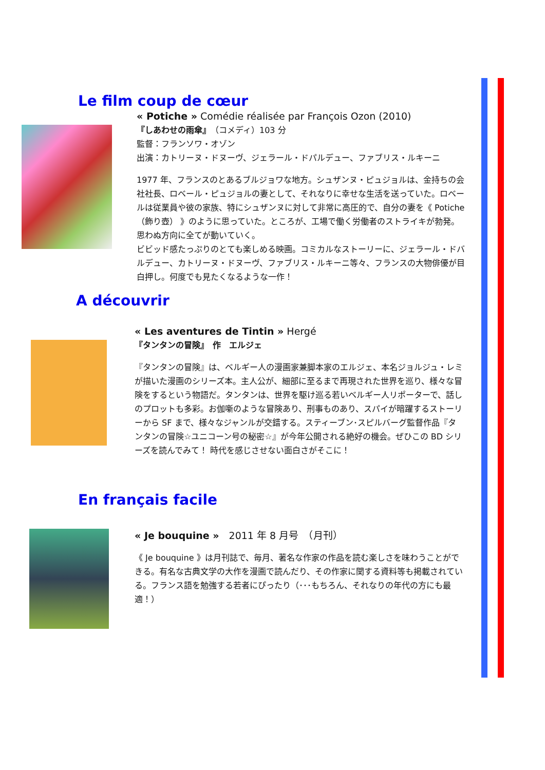Le film coup de cœur
« Potiche » Comédie réalisée par François Ozon (2010)
『しあわせの雨傘』（コメディ）103 分
監督：フランソワ・オゾン
出演：カトリーヌ・ドヌーヴ、ジェラール・ドパルデュー、ファブリス・ルキーニ
1977 年、フランスのとあるブルジョワな地方。シュザンヌ・ピュジョルは、金持ちの会社社長、ロベール・ピュジョルの妻として、それなりに幸せな生活を送っていた。ロベールは従業員や彼の家族、特にシュザンヌに対して非常に高圧的で、自分の妻を《 Potiche（飾り壺） 》のように思っていた。ところが、工場で働く労働者のストライキが勃発。思わぬ方向に全てが動いていく。
ビビッド感たっぷりのとても楽しめる映画。コミカルなストーリーに、ジェラール・ドバルデュー、カトリーヌ・ドヌーヴ、ファブリス・ルキーニ等々、フランスの大物俳優が目白押し。何度でも見たくなるような一作！
A découvrir
« Les aventures de Tintin » Hergé
『タンタンの冒険』　作　エルジェ
『タンタンの冒険』は、ベルギー人の漫画家兼脚本家のエルジェ、本名ジョルジュ・レミが描いた漫画のシリーズ本。主人公が、細部に至るまで再現された世界を巡り、様々な冒険をするという物語だ。タンタンは、世界を駆け巡る若いベルギー人リポーターで、話しのプロットも多彩。お伽噺のような冒険あり、刑事ものあり、スパイが暗躍するストーリーから SF まで、様々なジャンルが交錯する。スティーブン･スピルバーグ監督作品『タンタンの冒険☆ユニコーン号の秘密☆』が今年公開される絶好の機会。ぜひこの BD シリーズを読んでみて！ 時代を感じさせない面白さがそこに！
En français facile
« Je bouquine »　2011 年 8 月号　（月刊）
《 Je bouquine 》は月刊誌で、毎月、著名な作家の作品を読む楽しさを味わうことができる。有名な古典文学の大作を漫画で読んだり、その作家に関する資料等も掲載されている。フランス語を勉強する若者にぴったり（･･･もちろん、それなりの年代の方にも最適！）